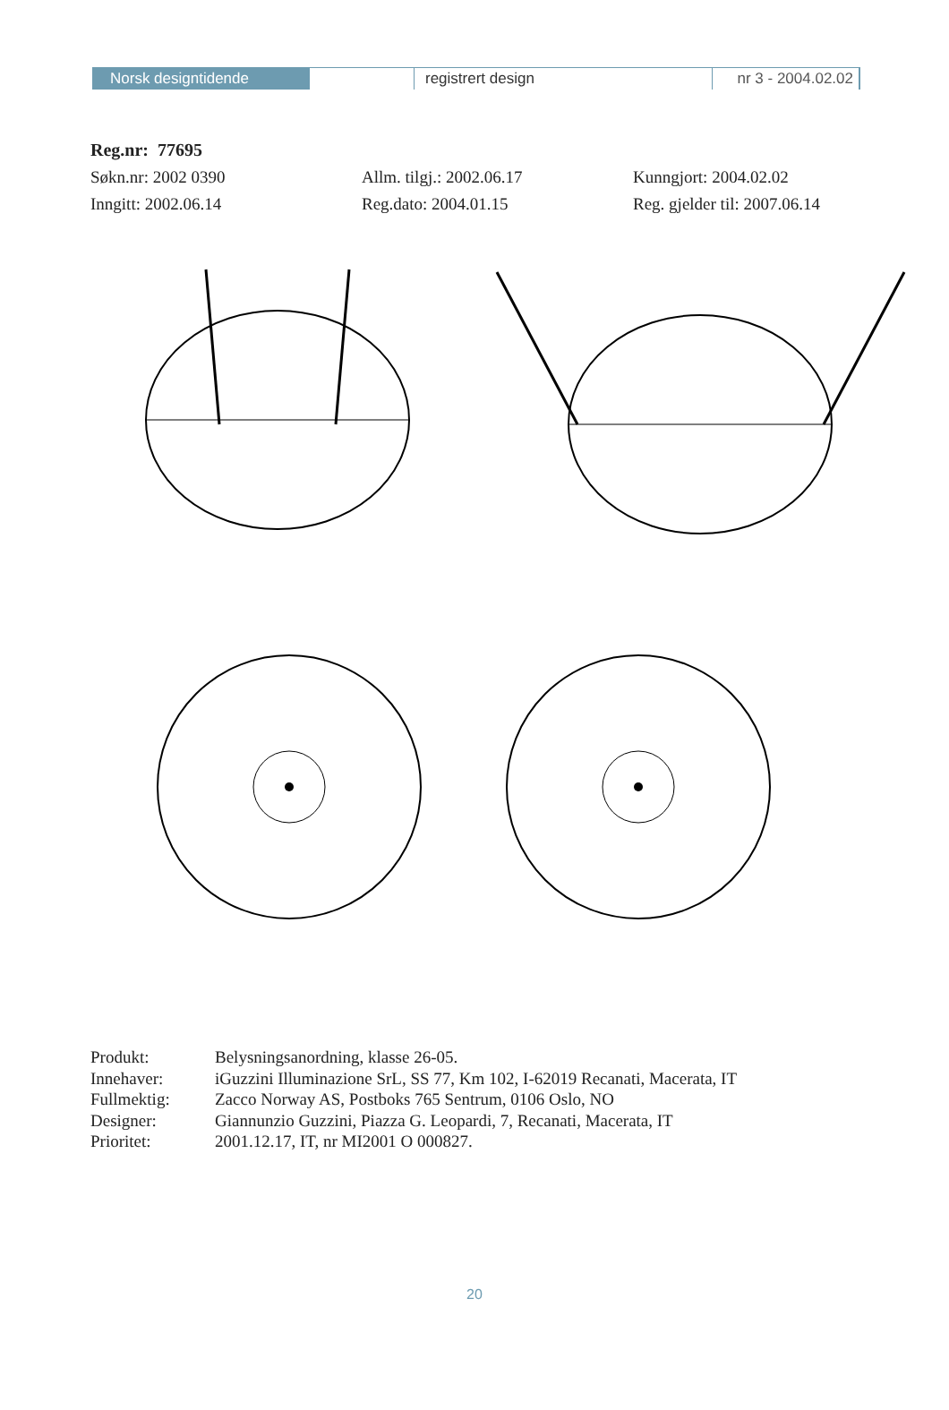Norsk designtidende registrert design nr 3 - 2004.02.02
Reg.nr: 77695
Søkn.nr: 2002 0390 Allm. tilgj.: 2002.06.17 Kunngjort: 2004.02.02
Inngitt: 2002.06.14 Reg.dato: 2004.01.15 Reg. gjelder til: 2007.06.14
Produkt: Belysningsanordning, klasse 26-05.
Innehaver: iGuzzini Illuminazione SrL, SS 77, Km 102, I-62019 Recanati, Macerata, IT
Fullmektig: Zacco Norway AS, Postboks 765 Sentrum, 0106 Oslo, NO
Designer: Giannunzio Guzzini, Piazza G. Leopardi, 7, Recanati, Macerata, IT
Prioritet: 2001.12.17, IT, nr MI2001 O 000827.
20